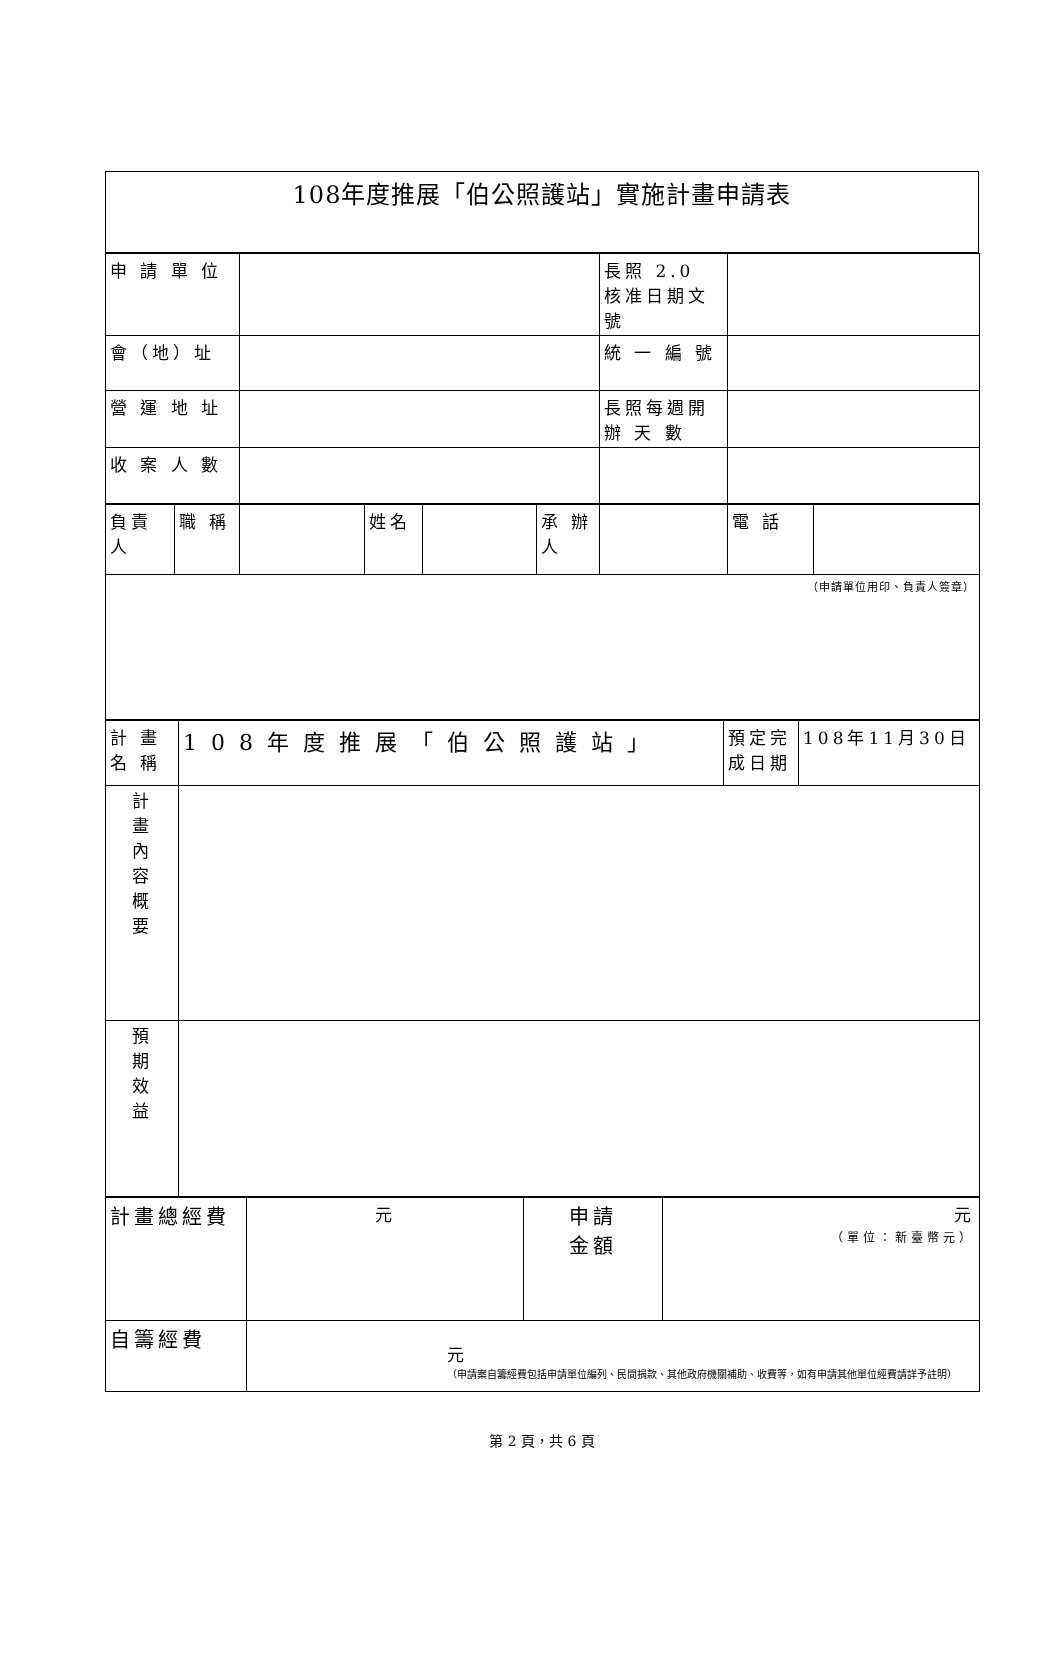| 108年度推展「伯公照護站」實施計畫申請表 |
| 申 請 單 位 | | 長照 2.0 核准日期文號 | |
| 會（地）址 | | 統 一 編 號 | |
| 營 運 地 址 | | 長照每週開辦 天 數 | |
| 收 案 人 數 | | | |
| 負責人 | 職 稱 | | 姓名 | | 承 辦人 | | 電 話 | |
| （申請單位用印、負責人簽章） | | | | | | | | |
| 計 畫名 稱 | 108年度推展「伯公照護站」 | 預定完成日期 | 108年11月30日 |
| 計 畫 內 容 概 要 | | | |
| 預 期 效 益 | | | |
| 計畫總經費 | 元 | 申請 金額 | 元 （單位：新臺幣元） |
| 自籌經費 | 元 （申請案自籌經費包括申請單位編列、民間捐款、其他政府機關補助、收費等，如有申請其他單位經費請詳予註明） | | |
第 2 頁，共 6 頁